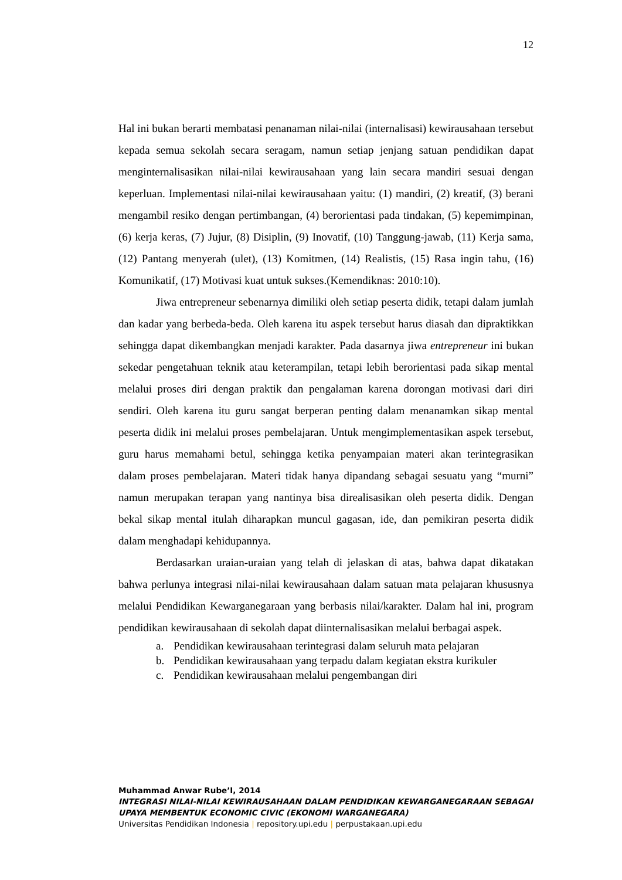12
Hal ini bukan berarti membatasi penanaman nilai-nilai (internalisasi) kewirausahaan tersebut kepada semua sekolah secara seragam, namun setiap jenjang satuan pendidikan dapat menginternalisasikan nilai-nilai kewirausahaan yang lain secara mandiri sesuai dengan keperluan. Implementasi nilai-nilai kewirausahaan yaitu: (1) mandiri, (2) kreatif, (3) berani mengambil resiko dengan pertimbangan, (4) berorientasi pada tindakan, (5) kepemimpinan, (6) kerja keras, (7) Jujur, (8) Disiplin, (9) Inovatif, (10) Tanggung-jawab, (11) Kerja sama, (12) Pantang menyerah (ulet), (13) Komitmen, (14) Realistis, (15) Rasa ingin tahu, (16) Komunikatif, (17) Motivasi kuat untuk sukses.(Kemendiknas: 2010:10).
Jiwa entrepreneur sebenarnya dimiliki oleh setiap peserta didik, tetapi dalam jumlah dan kadar yang berbeda-beda. Oleh karena itu aspek tersebut harus diasah dan dipraktikkan sehingga dapat dikembangkan menjadi karakter. Pada dasarnya jiwa entrepreneur ini bukan sekedar pengetahuan teknik atau keterampilan, tetapi lebih berorientasi pada sikap mental melalui proses diri dengan praktik dan pengalaman karena dorongan motivasi dari diri sendiri. Oleh karena itu guru sangat berperan penting dalam menanamkan sikap mental peserta didik ini melalui proses pembelajaran. Untuk mengimplementasikan aspek tersebut, guru harus memahami betul, sehingga ketika penyampaian materi akan terintegrasikan dalam proses pembelajaran. Materi tidak hanya dipandang sebagai sesuatu yang “murni” namun merupakan terapan yang nantinya bisa direalisasikan oleh peserta didik. Dengan bekal sikap mental itulah diharapkan muncul gagasan, ide, dan pemikiran peserta didik dalam menghadapi kehidupannya.
Berdasarkan uraian-uraian yang telah di jelaskan di atas, bahwa dapat dikatakan bahwa perlunya integrasi nilai-nilai kewirausahaan dalam satuan mata pelajaran khususnya melalui Pendidikan Kewarganegaraan yang berbasis nilai/karakter. Dalam hal ini, program pendidikan kewirausahaan di sekolah dapat diinternalisasikan melalui berbagai aspek.
a. Pendidikan kewirausahaan terintegrasi dalam seluruh mata pelajaran
b. Pendidikan kewirausahaan yang terpadu dalam kegiatan ekstra kurikuler
c. Pendidikan kewirausahaan melalui pengembangan diri
Muhammad Anwar Rube’I, 2014
INTEGRASI NILAI-NILAI KEWIRAUSAHAAN DALAM PENDIDIKAN KEWARGANEGARAAN SEBAGAI UPAYA MEMBENTUK ECONOMIC CIVIC (EKONOMI WARGANEGARA)
Universitas Pendidikan Indonesia | repository.upi.edu | perpustakaan.upi.edu